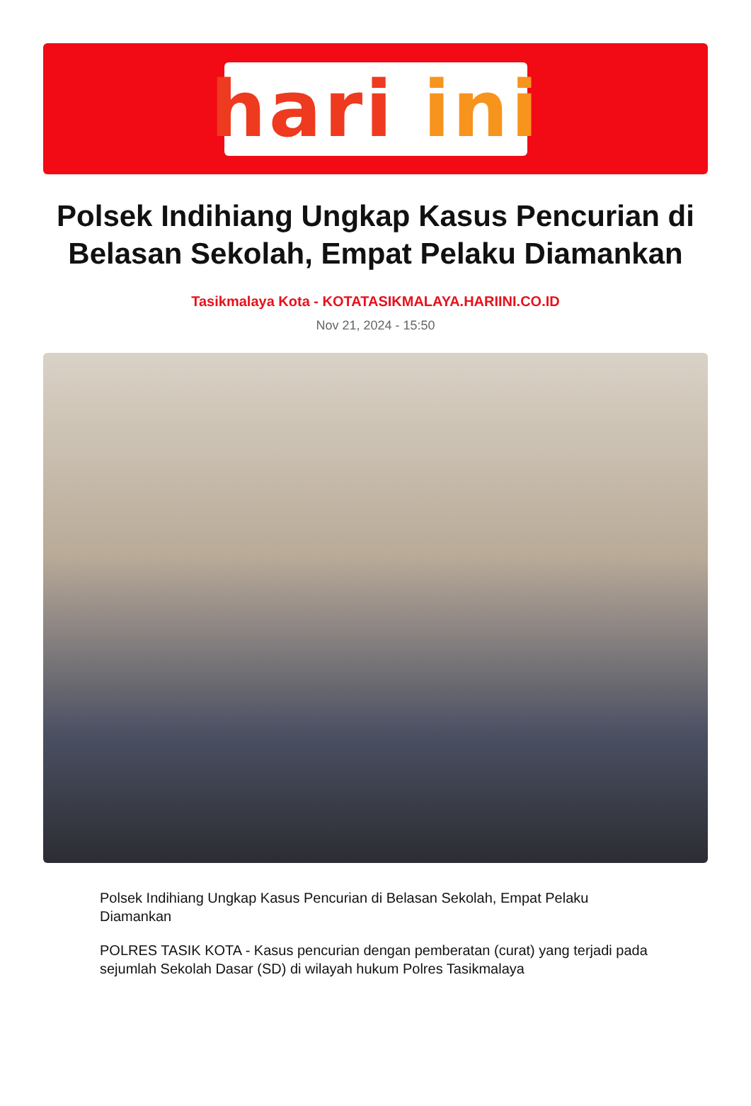hari ini
Polsek Indihiang Ungkap Kasus Pencurian di Belasan Sekolah, Empat Pelaku Diamankan
Tasikmalaya Kota - KOTATASIKMALAYA.HARIINI.CO.ID
Nov 21, 2024 - 15:50
Polsek Indihiang Ungkap Kasus Pencurian di Belasan Sekolah, Empat Pelaku Diamankan
POLRES TASIK KOTA - Kasus pencurian dengan pemberatan (curat) yang terjadi pada sejumlah Sekolah Dasar (SD) di wilayah hukum Polres Tasikmalaya